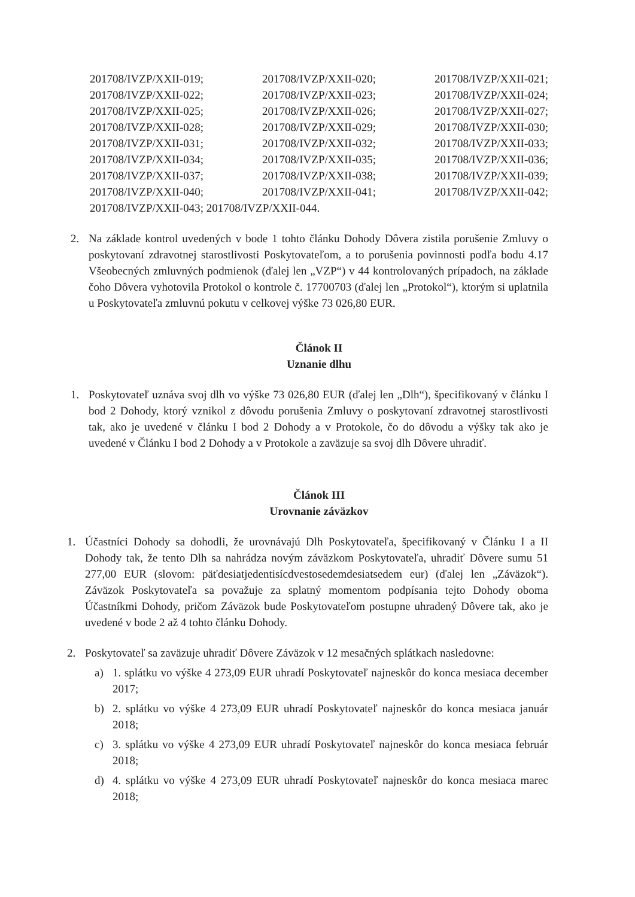| 201708/IVZP/XXII-019; | 201708/IVZP/XXII-020; | 201708/IVZP/XXII-021; |
| 201708/IVZP/XXII-022; | 201708/IVZP/XXII-023; | 201708/IVZP/XXII-024; |
| 201708/IVZP/XXII-025; | 201708/IVZP/XXII-026; | 201708/IVZP/XXII-027; |
| 201708/IVZP/XXII-028; | 201708/IVZP/XXII-029; | 201708/IVZP/XXII-030; |
| 201708/IVZP/XXII-031; | 201708/IVZP/XXII-032; | 201708/IVZP/XXII-033; |
| 201708/IVZP/XXII-034; | 201708/IVZP/XXII-035; | 201708/IVZP/XXII-036; |
| 201708/IVZP/XXII-037; | 201708/IVZP/XXII-038; | 201708/IVZP/XXII-039; |
| 201708/IVZP/XXII-040; | 201708/IVZP/XXII-041; | 201708/IVZP/XXII-042; |
| 201708/IVZP/XXII-043; 201708/IVZP/XXII-044. | | |
2. Na základe kontrol uvedených v bode 1 tohto článku Dohody Dôvera zistila porušenie Zmluvy o poskytovaní zdravotnej starostlivosti Poskytovateľom, a to porušenia povinnosti podľa bodu 4.17 Všeobecných zmluvných podmienok (ďalej len „VZP“) v 44 kontrolovaných prípadoch, na základe čoho Dôvera vyhotovila Protokol o kontrole č. 17700703 (ďalej len „Protokol“), ktorým si uplatnila u Poskytovateľa zmluvnú pokutu v celkovej výške 73 026,80 EUR.
Článok II
Uznanie dlhu
1. Poskytovateľ uznáva svoj dlh vo výške 73 026,80 EUR (ďalej len „Dlh“), špecifikovaný v článku I bod 2 Dohody, ktorý vznikol z dôvodu porušenia Zmluvy o poskytovaní zdravotnej starostlivosti tak, ako je uvedené v článku I bod 2 Dohody a v Protokole, čo do dôvodu a výšky tak ako je uvedené v Článku I bod 2 Dohody a v Protokole a zaväzuje sa svoj dlh Dôvere uhradiť.
Článok III
Urovnanie záväzkov
1. Účastníci Dohody sa dohodli, že urovnávajú Dlh Poskytovateľa, špecifikovaný v Článku I a II Dohody tak, že tento Dlh sa nahrádza novým záväzkom Poskytovateľa, uhradiť Dôvere sumu 51 277,00 EUR (slovom: päťdesiatjedentisícdvestosedemdesiatsedem eur) (ďalej len „Záväzok“). Záväzok Poskytovateľa sa považuje za splatný momentom podpísania tejto Dohody oboma Účastníkmi Dohody, pričom Záväzok bude Poskytovateľom postupne uhradený Dôvere tak, ako je uvedené v bode 2 až 4 tohto článku Dohody.
2. Poskytovateľ sa zaväzuje uhradiť Dôvere Záväzok v 12 mesačných splátkach nasledovne:
a) 1. splátku vo výške 4 273,09 EUR uhradí Poskytovateľ najneskôr do konca mesiaca december 2017;
b) 2. splátku vo výške 4 273,09 EUR uhradí Poskytovateľ najneskôr do konca mesiaca január 2018;
c) 3. splátku vo výške 4 273,09 EUR uhradí Poskytovateľ najneskôr do konca mesiaca február 2018;
d) 4. splátku vo výške 4 273,09 EUR uhradí Poskytovateľ najneskôr do konca mesiaca marec 2018;